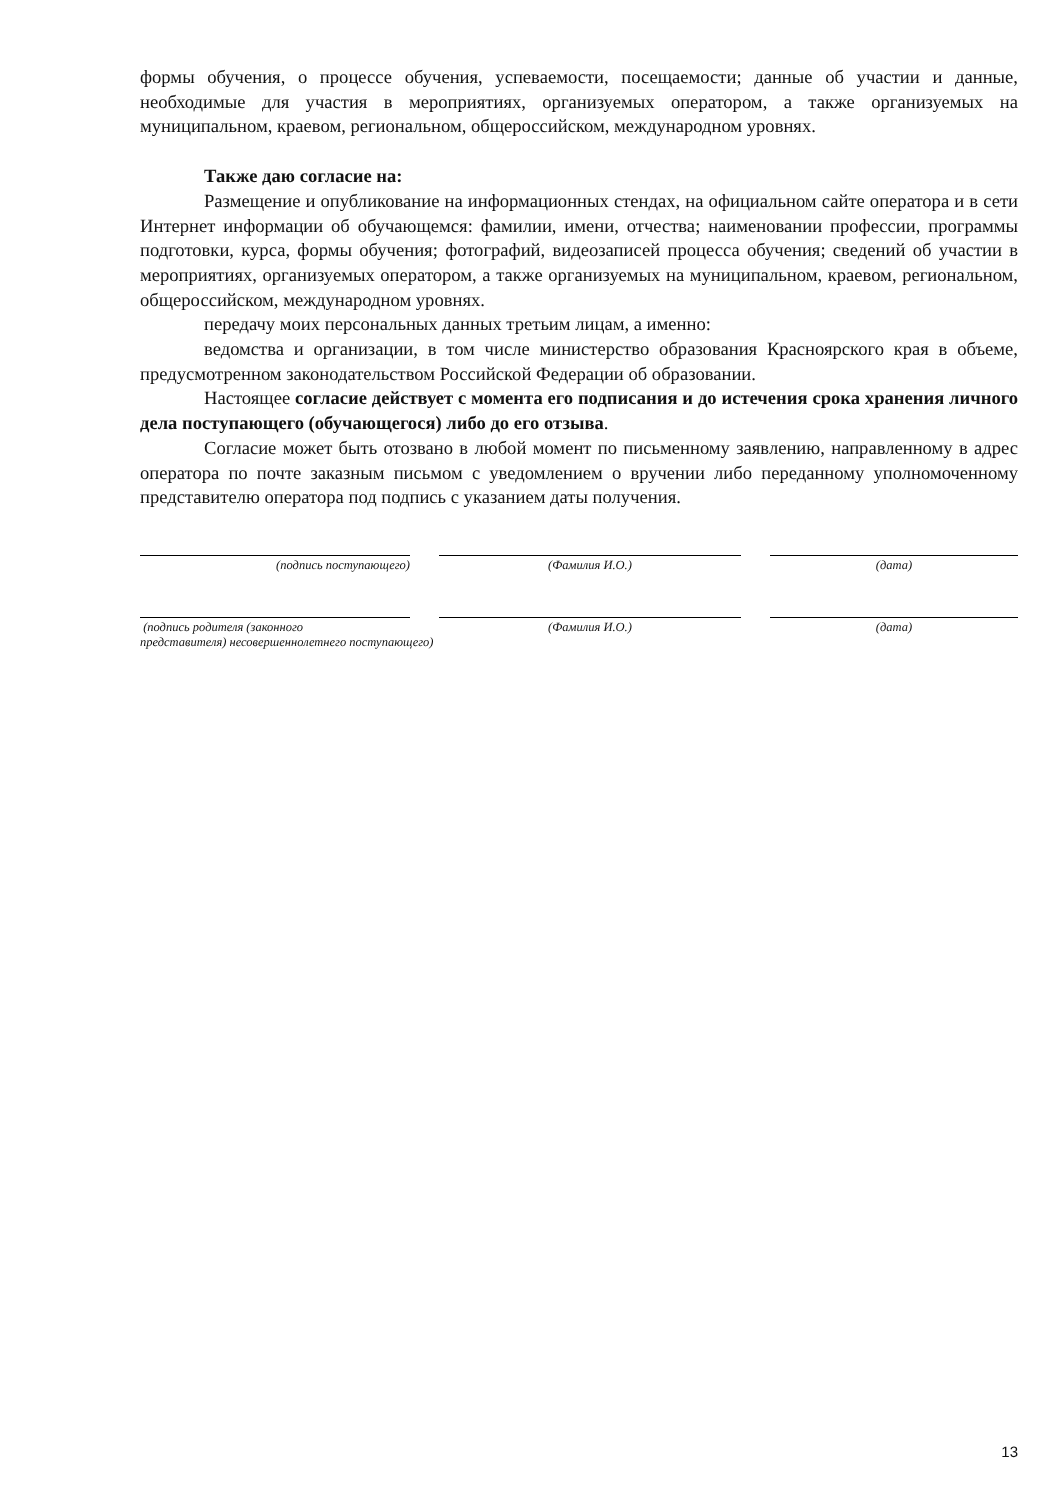формы обучения, о процессе обучения, успеваемости, посещаемости; данные об участии и данные, необходимые для участия в мероприятиях, организуемых оператором, а также организуемых на муниципальном, краевом, региональном, общероссийском, международном уровнях.
Также даю согласие на:
Размещение и опубликование на информационных стендах, на официальном сайте оператора и в сети Интернет информации об обучающемся: фамилии, имени, отчества; наименовании профессии, программы подготовки, курса, формы обучения; фотографий, видеозаписей процесса обучения; сведений об участии в мероприятиях, организуемых оператором, а также организуемых на муниципальном, краевом, региональном, общероссийском, международном уровнях.
передачу моих персональных данных третьим лицам, а именно:
ведомства и организации, в том числе министерство образования Красноярского края в объеме, предусмотренном законодательством Российской Федерации об образовании.
Настоящее согласие действует с момента его подписания и до истечения срока хранения личного дела поступающего (обучающегося) либо до его отзыва.
Согласие может быть отозвано в любой момент по письменному заявлению, направленному в адрес оператора по почте заказным письмом с уведомлением о вручении либо переданному уполномоченному представителю оператора под подпись с указанием даты получения.
(подпись поступающего) (Фамилия И.О.) (дата)
(подпись родителя (законного
представителя) несовершеннолетнего поступающего)
(Фамилия И.О.) (дата)
13